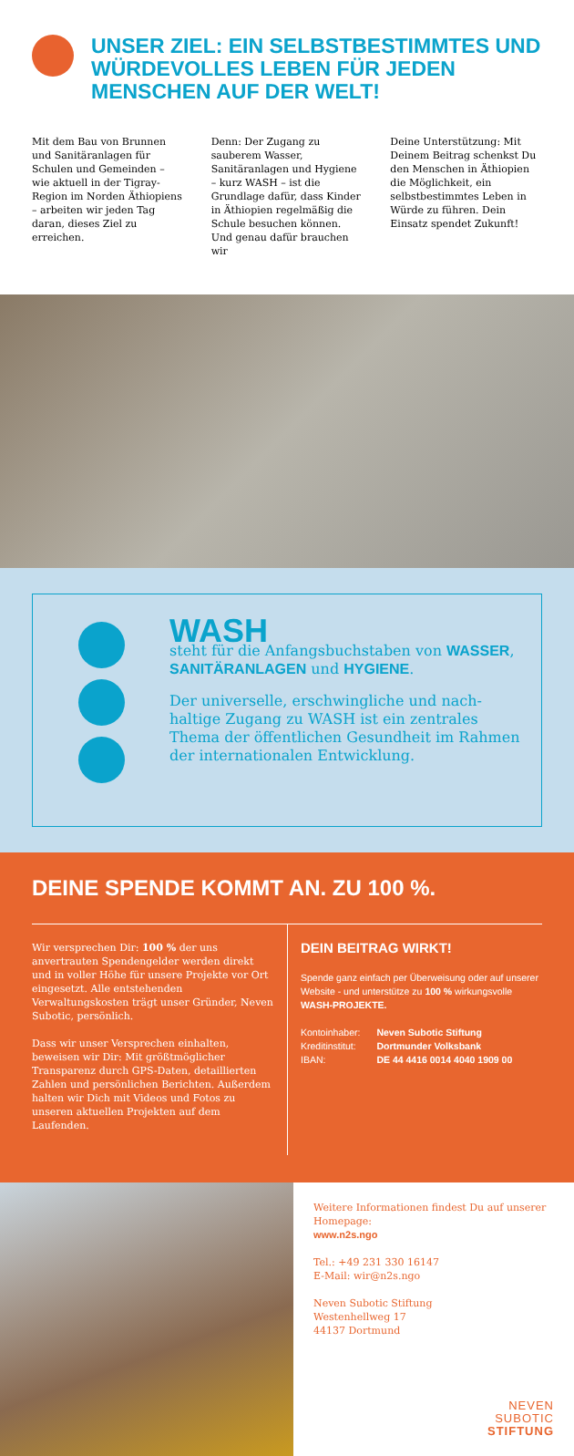UNSER ZIEL: EIN SELBSTBESTIMMTES UND WÜRDEVOLLES LEBEN FÜR JEDEN MENSCHEN AUF DER WELT!
Mit dem Bau von Brunnen und Sanitäranlagen für Schulen und Gemeinden – wie aktuell in der Tigray-Region im Norden Äthio­piens – arbeiten wir jeden Tag daran, dieses Ziel zu erreichen.
Denn: Der Zugang zu sauberem Wasser, Sanitäranlagen und Hygiene – kurz WASH – ist die Grundlage dafür, dass Kinder in Äthiopien regelmäßig die Schule besuchen können. Und genau dafür brauchen wir
Deine Unterstützung: Mit Deinem Beitrag schenkst Du den Men­schen in Äthiopien die Möglichkeit, ein selbstbestimmtes Leben in Würde zu führen. Dein Einsatz spendet Zukunft!
WASH
steht für die Anfangsbuchstaben von WASSER, SANITÄRANLAGEN und HYGIENE.
Der universelle, erschwingliche und nach­haltige Zugang zu WASH ist ein zentrales Thema der öffentlichen Gesundheit im Rahmen der internationalen Entwicklung.
DEINE SPENDE KOMMT AN. ZU 100 %.
Wir versprechen Dir: 100 % der uns anvertrauten Spendengelder werden direkt und in voller Höhe für unsere Projekte vor Ort eingesetzt. Alle entstehenden Verwaltungskosten trägt unser Gründer, Neven Subotic, persönlich.
Dass wir unser Versprechen einhalten, beweisen wir Dir: Mit größtmöglicher Transparenz durch GPS-Daten, detaillierten Zahlen und persönlichen Berichten. Außerdem halten wir Dich mit Videos und Fotos zu unseren aktuellen Projekten auf dem Laufenden.
DEIN BEITRAG WIRKT!
Spende ganz einfach per Überweisung oder auf unserer Website - und unterstütze zu 100 % wirkungsvolle WASH-PROJEKTE.
| Kontoinhaber: | Neven Subotic Stiftung |
| Kreditinstitut: | Dortmunder Volksbank |
| IBAN: | DE 44 4416 0014 4040 1909 00 |
Weitere Informationen findest Du auf unserer Homepage:
www.n2s.ngo
Tel.: +49 231 330 16147
E-Mail: wir@n2s.ngo
Neven Subotic Stiftung
Westenhellweg 17
44137 Dortmund
NEVEN
SUBOTIC
STIFTUNG